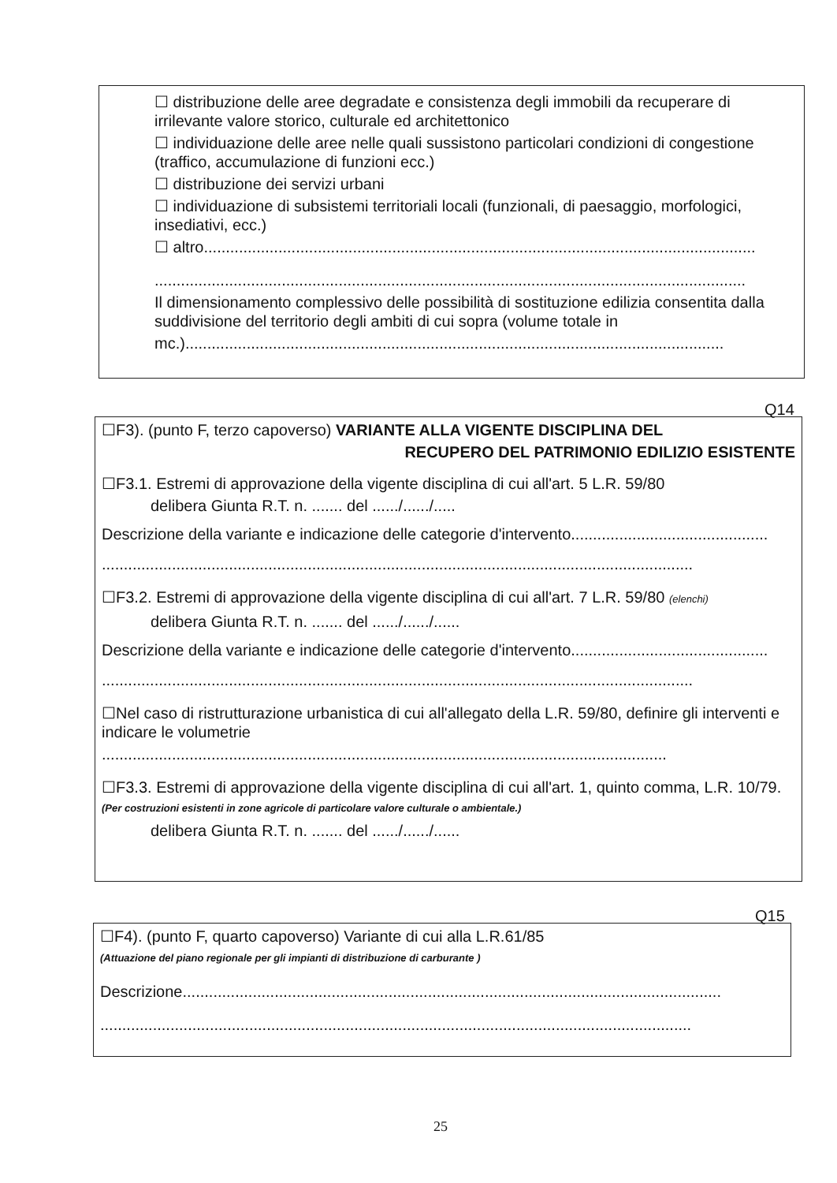☐ distribuzione delle aree degradate e consistenza degli immobili da recuperare di irrilevante valore storico, culturale ed architettonico
☐ individuazione delle aree nelle quali sussistono particolari condizioni di congestione (traffico, accumulazione di funzioni ecc.)
☐ distribuzione dei servizi urbani
☐ individuazione di subsistemi territoriali locali (funzionali, di paesaggio, morfologici, insediativi, ecc.)
☐ altro..............................................................................................................................
.......................................................................................................................................
Il dimensionamento complessivo delle possibilità di sostituzione edilizia consentita dalla suddivisione del territorio degli ambiti di cui sopra (volume totale in
mc.)...........................................................................................................................
Q14
☐F3). (punto F, terzo capoverso) VARIANTE ALLA VIGENTE DISCIPLINA DEL
RECUPERO DEL PATRIMONIO EDILIZIO ESISTENTE
☐F3.1. Estremi di approvazione della vigente disciplina di cui all'art. 5 L.R. 59/80
delibera Giunta R.T. n. ....... del ....../....../.....
Descrizione della variante e indicazione delle categorie d'intervento.............................................
.......................................................................................................................................
☐F3.2. Estremi di approvazione della vigente disciplina di cui all'art. 7 L.R. 59/80 (elenchi)
delibera Giunta R.T. n. ....... del ....../....../......
Descrizione della variante e indicazione delle categorie d'intervento.............................................
.......................................................................................................................................
☐Nel caso di ristrutturazione urbanistica di cui all'allegato della L.R. 59/80, definire gli interventi e indicare le volumetrie
.................................................................................................................................
☐F3.3. Estremi di approvazione della vigente disciplina di cui all'art. 1, quinto comma, L.R. 10/79. (Per costruzioni esistenti in zone agricole di particolare valore culturale o ambientale.)
delibera Giunta R.T. n. ....... del ....../....../......
Q15
☐F4). (punto F, quarto capoverso) Variante di cui alla L.R.61/85
(Attuazione del piano regionale per gli impianti di distribuzione di carburante )
Descrizione...........................................................................................................................
.......................................................................................................................................
25